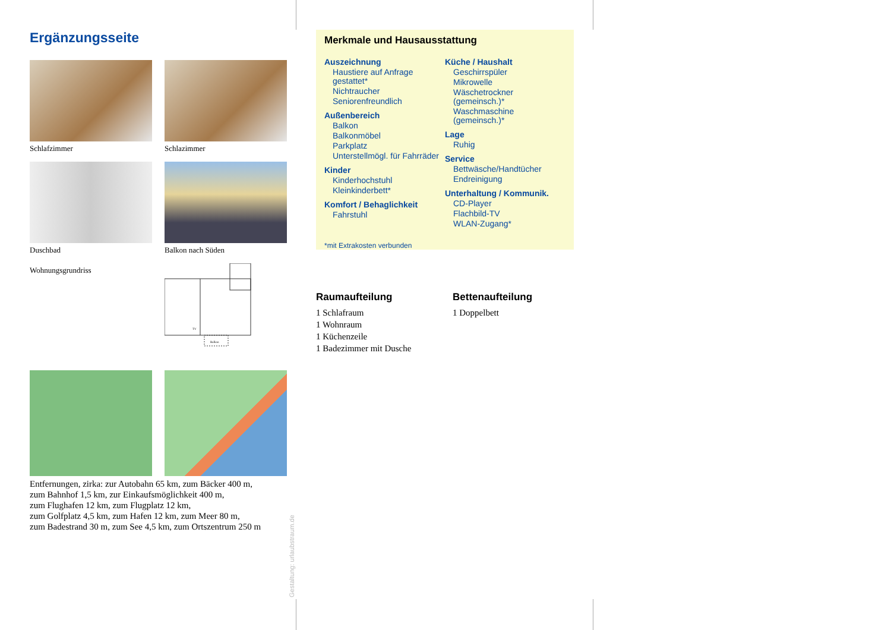Ergänzungsseite
Schlafzimmer
Schlazimmer
Duschbad
Balkon nach Süden
Wohnungsgrundriss
Balkon
TV
Entfernungen, zirka: zur Autobahn 65 km, zum Bäcker 400 m,
zum Bahnhof 1,5 km, zur Einkaufsmöglichkeit 400 m,
zum Flughafen 12 km, zum Flugplatz 12 km,
zum Golfplatz 4,5 km, zum Hafen 12 km, zum Meer 80 m,
zum Badestrand 30 m, zum See 4,5 km, zum Ortszentrum 250 m
Gestaltung: urlaubstraum.de
Merkmale und Hausausstattung
Auszeichnung
Haustiere auf Anfrage gestattet*
Nichtraucher
Seniorenfreundlich
Außenbereich
Balkon
Balkonmöbel
Parkplatz
Unterstellmögl. für Fahrräder
Kinder
Kinderhochstuhl
Kleinkinderbett*
Komfort / Behaglichkeit
Fahrstuhl
Küche / Haushalt
Geschirrspüler
Mikrowelle
Wäschetrockner (gemeinsch.)*
Waschmaschine (gemeinsch.)*
Lage
Ruhig
Service
Bettwäsche/Handtücher
Endreinigung
Unterhaltung / Kommunik.
CD-Player
Flachbild-TV
WLAN-Zugang*
*mit Extrakosten verbunden
Raumaufteilung
1 Schlafraum
1 Wohnraum
1 Küchenzeile
1 Badezimmer mit Dusche
Bettenaufteilung
1 Doppelbett